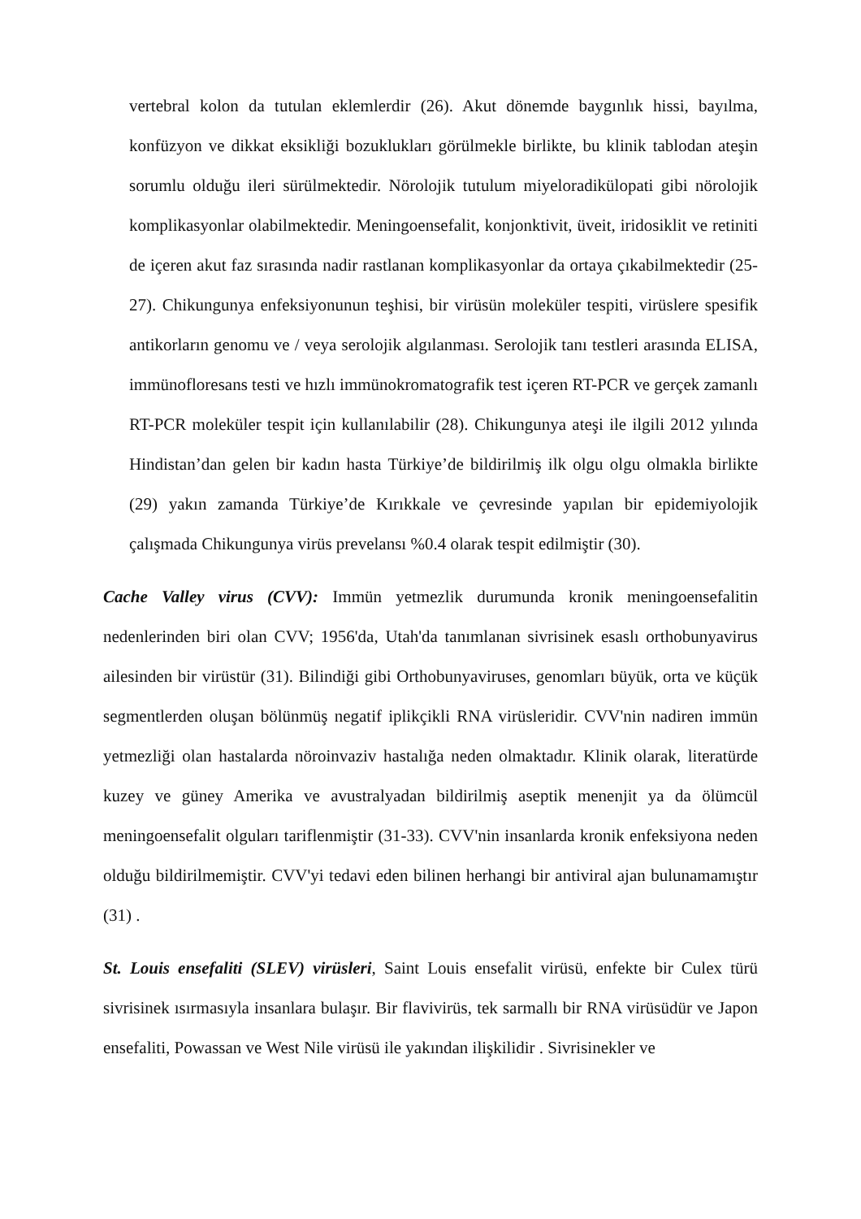vertebral kolon da tutulan eklemlerdir (26). Akut dönemde baygınlık hissi, bayılma, konfüzyon ve dikkat eksikliği bozuklukları görülmekle birlikte, bu klinik tablodan ateşin sorumlu olduğu ileri sürülmektedir. Nörolojik tutulum miyeloradikülopati gibi nörolojik komplikasyonlar olabilmektedir. Meningoensefalit, konjonktivit, üveit, iridosiklit ve retiniti de içeren akut faz sırasında nadir rastlanan komplikasyonlar da ortaya çıkabilmektedir (25-27). Chikungunya enfeksiyonunun teşhisi, bir virüsün moleküler tespiti, virüslere spesifik antikorların genomu ve / veya serolojik algılanması. Serolojik tanı testleri arasında ELISA, immünofloresans testi ve hızlı immünokromatografik test içeren RT-PCR ve gerçek zamanlı RT-PCR moleküler tespit için kullanılabilir (28). Chikungunya ateşi ile ilgili 2012 yılında Hindistan’dan gelen bir kadın hasta Türkiye’de bildirilmiş ilk olgu olgu olmakla birlikte (29) yakın zamanda Türkiye’de Kırıkkale ve çevresinde yapılan bir epidemiyolojik çalışmada Chikungunya virüs prevelansı %0.4 olarak tespit edilmiştir (30).
Cache Valley virus (CVV): Immün yetmezlik durumunda kronik meningoensefalitin nedenlerinden biri olan CVV; 1956'da, Utah'da tanımlanan sivrisinek esaslı orthobunyavirus ailesinden bir virüstür (31). Bilindiği gibi Orthobunyaviruses, genomları büyük, orta ve küçük segmentlerden oluşan bölünmüş negatif iplikçikli RNA virüsleridir. CVV'nin nadiren immün yetmezliği olan hastalarda nöroinvaziv hastalığa neden olmaktadır. Klinik olarak, literatürde kuzey ve güney Amerika ve avustralyadan bildirilmiş aseptik menenjit ya da ölümcül meningoensefalit olguları tariflenmiştir (31-33). CVV'nin insanlarda kronik enfeksiyona neden olduğu bildirilmemiştir. CVV'yi tedavi eden bilinen herhangi bir antiviral ajan bulunamamıştır (31) .
St. Louis ensefaliti (SLEV) virüsleri, Saint Louis ensefalit virüsü, enfekte bir Culex türü sivrisinek ısırmasıyla insanlara bulaşır. Bir flavivirüs, tek sarmallı bir RNA virüsüdür ve Japon ensefaliti, Powassan ve West Nile virüsü ile yakından ilişkilidir . Sivrisinekler ve